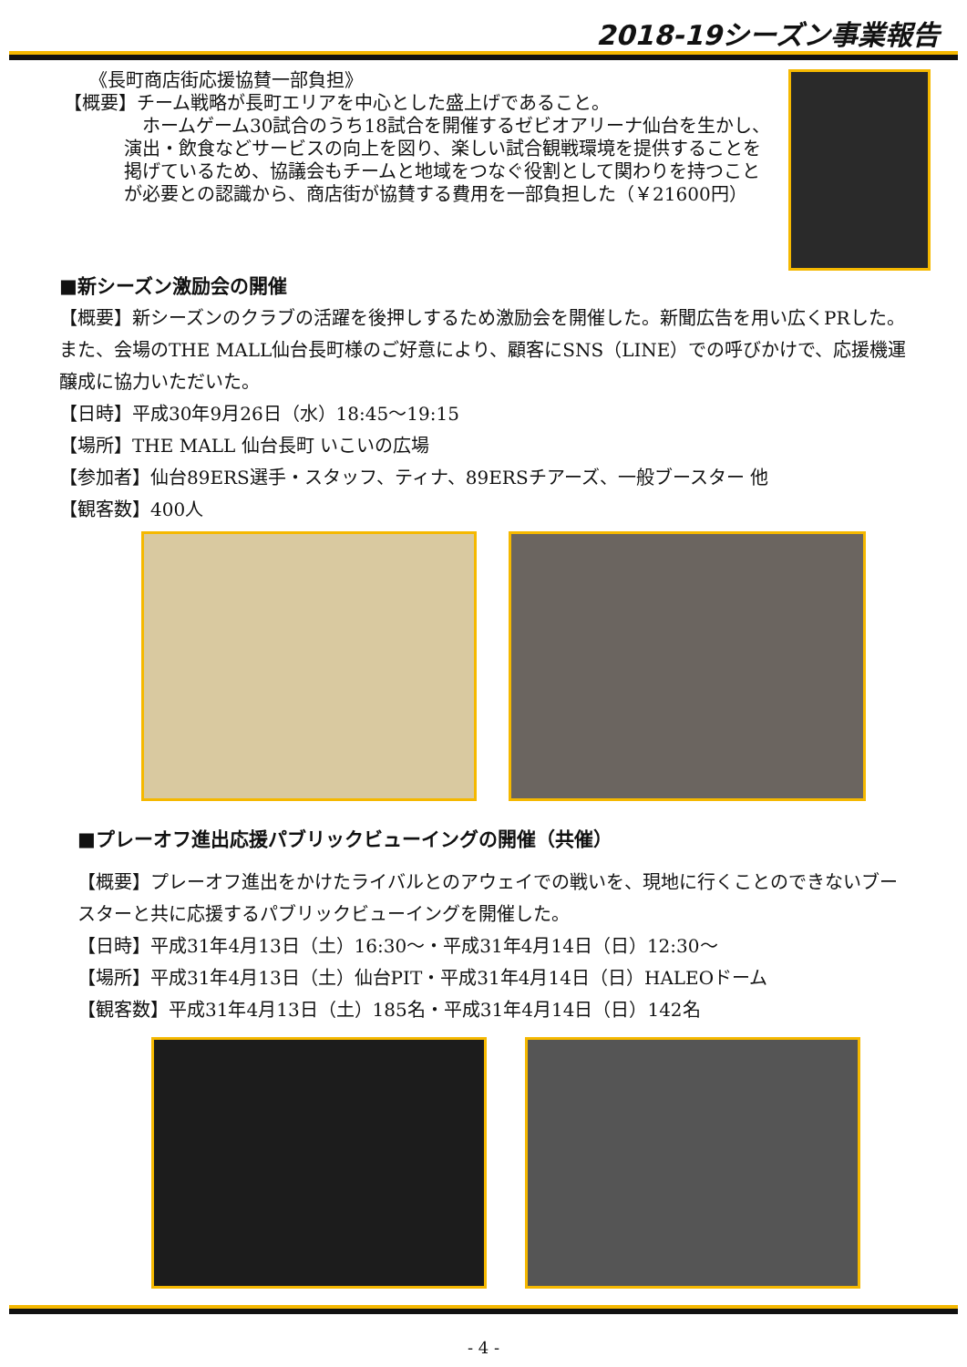2018-19シーズン事業報告
《長町商店街応援協賛一部負担》
【概要】チーム戦略が長町エリアを中心とした盛上げであること。
　ホームゲーム30試合のうち18試合を開催するゼビオアリーナ仙台を生かし、演出・飲食などサービスの向上を図り、楽しい試合観戦環境を提供することを掲げているため、協議会もチームと地域をつなぐ役割として関わりを持つことが必要との認識から、商店街が協賛する費用を一部負担した（￥21600円）
■新シーズン激励会の開催
【概要】新シーズンのクラブの活躍を後押しするため激励会を開催した。新聞広告を用い広くPRした。また、会場のTHE MALL仙台長町様のご好意により、顧客にSNS（LINE）での呼びかけで、応援機運醸成に協力いただいた。
【日時】平成30年9月26日（水）18:45～19:15
【場所】THE MALL 仙台長町 いこいの広場
【参加者】仙台89ERS選手・スタッフ、ティナ、89ERSチアーズ、一般ブースター 他
【観客数】400人
■プレーオフ進出応援パブリックビューイングの開催（共催）
【概要】プレーオフ進出をかけたライバルとのアウェイでの戦いを、現地に行くことのできないブースターと共に応援するパブリックビューイングを開催した。
【日時】平成31年4月13日（土）16:30～・平成31年4月14日（日）12:30～
【場所】平成31年4月13日（土）仙台PIT・平成31年4月14日（日）HALEOドーム
【観客数】平成31年4月13日（土）185名・平成31年4月14日（日）142名
- 4 -